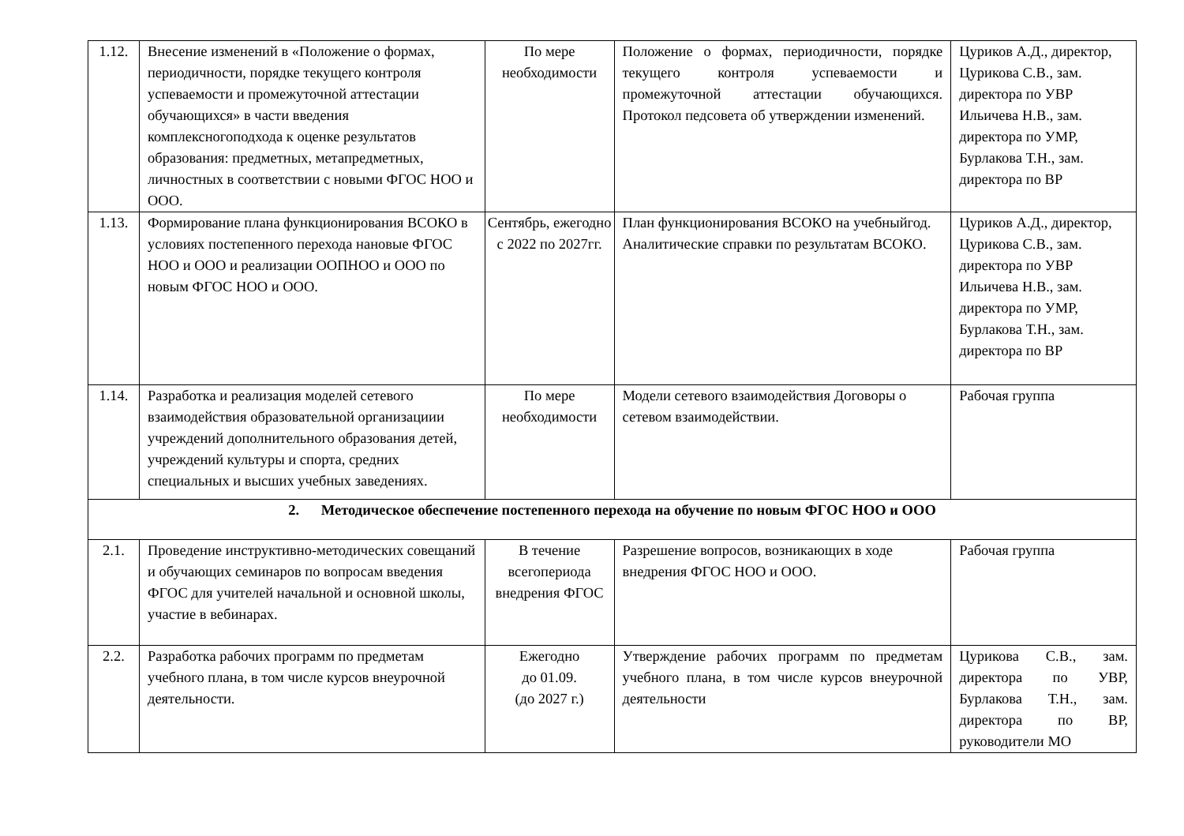| 1.12. | Внесение изменений в «Положение о формах, периодичности, порядке текущего контроля успеваемости и промежуточной аттестации обучающихся» в части введения комплексногоподхода к оценке результатов образования: предметных, метапредметных, личностных в соответствии с новыми ФГОС НОО и ООО. | По мере необходимости | Положение о формах, периодичности, порядке текущего контроля успеваемости и промежуточной аттестации обучающихся. Протокол педсовета об утверждении изменений. | Цуриков А.Д., директор, Цурикова С.В., зам. директора по УВР Ильичева Н.В., зам. директора по УМР, Бурлакова Т.Н., зам. директора по ВР |
| 1.13. | Формирование плана функционирования ВСОКО в условиях постепенного перехода нановые ФГОС НОО и ООО и реализации ООПНОО и ООО по новым ФГОС НОО и ООО. | Сентябрь, ежегодно с 2022 по 2027гг. | План функционирования ВСОКО на учебныйгод. Аналитические справки по результатам ВСОКО. | Цуриков А.Д., директор, Цурикова С.В., зам. директора по УВР Ильичева Н.В., зам. директора по УМР, Бурлакова Т.Н., зам. директора по ВР |
| 1.14. | Разработка и реализация моделей сетевого взаимодействия образовательной организациии учреждений дополнительного образования детей, учреждений культуры и спорта, средних специальных и высших учебных заведениях. | По мере необходимости | Модели сетевого взаимодействия Договоры о сетевом взаимодействии. | Рабочая группа |
| 2. Методическое обеспечение постепенного перехода на обучение по новым ФГОС НОО и ООО | | | | |
| 2.1. | Проведение инструктивно-методических совещаний и обучающих семинаров по вопросам введения ФГОС для учителей начальной и основной школы, участие в вебинарах. | В течение всегопериода внедрения ФГОС | Разрешение вопросов, возникающих в ходе внедрения ФГОС НОО и ООО. | Рабочая группа |
| 2.2. | Разработка рабочих программ по предметам учебного плана, в том числе курсов внеурочной деятельности. | Ежегодно до 01.09. (до 2027 г.) | Утверждение рабочих программ по предметам учебного плана, в том числе курсов внеурочной деятельности | Цурикова С.В., зам. директора по УВР, Бурлакова Т.Н., зам. директора по ВР, руководители МО |